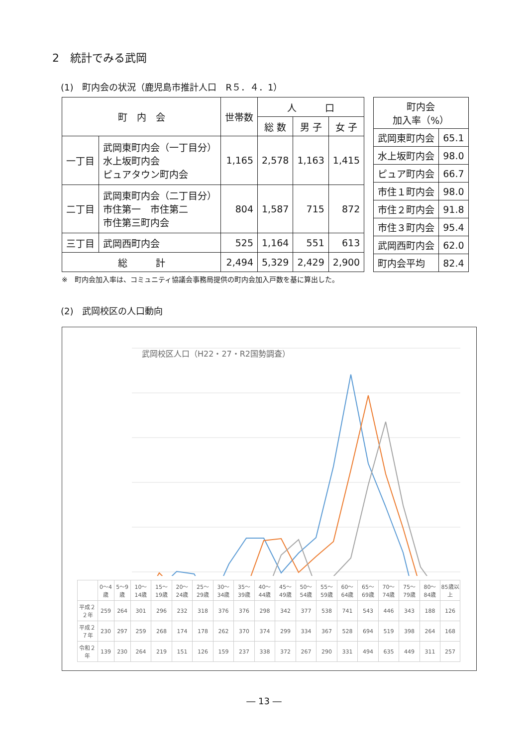2　統計でみる武岡
(1)　町内会の状況（鹿児島市推計人口　R５．４．1）
| 町 内 会 | | 世帯数 | 人 口 | | |
| --- | --- | --- | --- | --- | --- |
| | | | 総 数 | 男 子 | 女 子 |
| 一丁目 | 武岡東町内会（一丁目分） 水上坂町内会 ピュアタウン町内会 | 1,165 | 2,578 | 1,163 | 1,415 |
| 二丁目 | 武岡東町内会（二丁目分） 市住第一 市住第二 市住第三町内会 | 804 | 1,587 | 715 | 872 |
| 三丁目 | 武岡西町内会 | 525 | 1,164 | 551 | 613 |
| 総 計 | | 2,494 | 5,329 | 2,429 | 2,900 |
| 町内会 加入率（%） | |
| --- | --- |
| 武岡東町内会 | 65.1 |
| 水上坂町内会 | 98.0 |
| ピュア町内会 | 66.7 |
| 市住１町内会 | 98.0 |
| 市住２町内会 | 91.8 |
| 市住３町内会 | 95.4 |
| 武岡西町内会 | 62.0 |
| 町内会平均 | 82.4 |
※　町内会加入率は、コミュニティ協議会事務局提供の町内会加入戸数を基に算出した。
(2)　武岡校区の人口動向
武岡校区人口（H22・27・R2国勢調査）
| | 0～4歳 | 5～9歳 | 10～14歳 | 15～19歳 | 20～24歳 | 25～29歳 | 30～34歳 | 35～39歳 | 40～44歳 | 45～49歳 | 50～54歳 | 55～59歳 | 60～64歳 | 65～69歳 | 70～74歳 | 75～79歳 | 80～84歳 | 85歳以上 |
| --- | --- | --- | --- | --- | --- | --- | --- | --- | --- | --- | --- | --- | --- | --- | --- | --- | --- | --- |
| 平成２２年 | 259 | 264 | 301 | 296 | 232 | 318 | 376 | 376 | 298 | 342 | 377 | 538 | 741 | 543 | 446 | 343 | 188 | 126 |
| 平成２７年 | 230 | 297 | 259 | 268 | 174 | 178 | 262 | 370 | 374 | 299 | 334 | 367 | 528 | 694 | 519 | 398 | 264 | 168 |
| 令和２年 | 139 | 230 | 264 | 219 | 151 | 126 | 159 | 237 | 338 | 372 | 267 | 290 | 331 | 494 | 635 | 449 | 311 | 257 |
― 13 ―